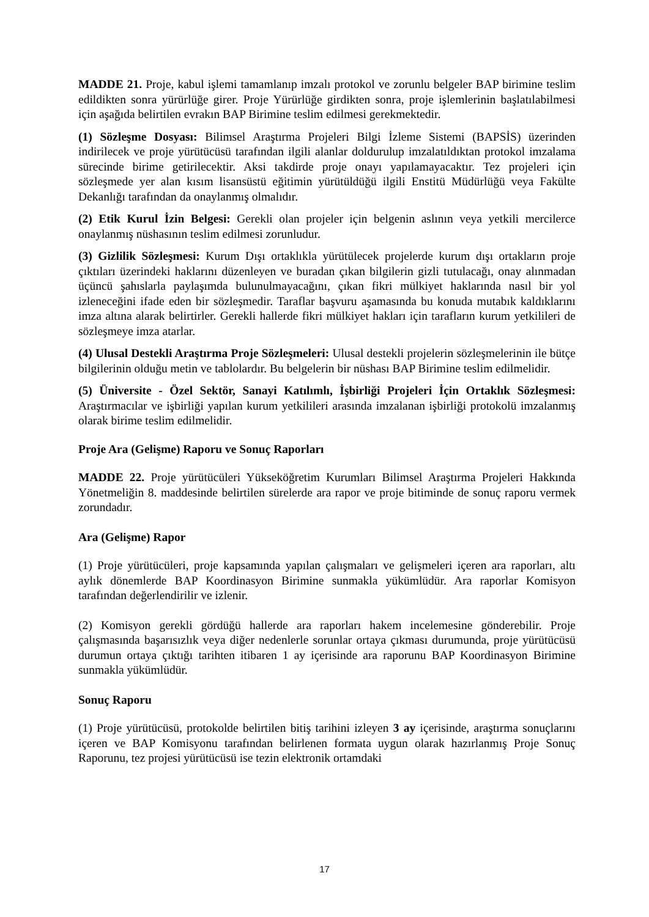MADDE 21. Proje, kabul işlemi tamamlanıp imzalı protokol ve zorunlu belgeler BAP birimine teslim edildikten sonra yürürlüğe girer. Proje Yürürlüğe girdikten sonra, proje işlemlerinin başlatılabilmesi için aşağıda belirtilen evrakın BAP Birimine teslim edilmesi gerekmektedir.
(1) Sözleşme Dosyası: Bilimsel Araştırma Projeleri Bilgi İzleme Sistemi (BAPSİS) üzerinden indirilecek ve proje yürütücüsü tarafından ilgili alanlar doldurulup imzalatıldıktan protokol imzalama sürecinde birime getirilecektir. Aksi takdirde proje onayı yapılamayacaktır. Tez projeleri için sözleşmede yer alan kısım lisansüstü eğitimin yürütüldüğü ilgili Enstitü Müdürlüğü veya Fakülte Dekanlığı tarafından da onaylanmış olmalıdır.
(2) Etik Kurul İzin Belgesi: Gerekli olan projeler için belgenin aslının veya yetkili mercilerce onaylanmış nüshasının teslim edilmesi zorunludur.
(3) Gizlilik Sözleşmesi: Kurum Dışı ortaklıkla yürütülecek projelerde kurum dışı ortakların proje çıktıları üzerindeki haklarını düzenleyen ve buradan çıkan bilgilerin gizli tutulacağı, onay alınmadan üçüncü şahıslarla paylaşımda bulunulmayacağını, çıkan fikri mülkiyet haklarında nasıl bir yol izleneceğini ifade eden bir sözleşmedir. Taraflar başvuru aşamasında bu konuda mutabık kaldıklarını imza altına alarak belirtirler. Gerekli hallerde fikri mülkiyet hakları için tarafların kurum yetkilileri de sözleşmeye imza atarlar.
(4) Ulusal Destekli Araştırma Proje Sözleşmeleri: Ulusal destekli projelerin sözleşmelerinin ile bütçe bilgilerinin olduğu metin ve tablolardır. Bu belgelerin bir nüshası BAP Birimine teslim edilmelidir.
(5) Üniversite - Özel Sektör, Sanayi Katılımlı, İşbirliği Projeleri İçin Ortaklık Sözleşmesi: Araştırmacılar ve işbirliği yapılan kurum yetkilileri arasında imzalanan işbirliği protokolü imzalanmış olarak birime teslim edilmelidir.
Proje Ara (Gelişme) Raporu ve Sonuç Raporları
MADDE 22. Proje yürütücüleri Yükseköğretim Kurumları Bilimsel Araştırma Projeleri Hakkında Yönetmeliğin 8. maddesinde belirtilen sürelerde ara rapor ve proje bitiminde de sonuç raporu vermek zorundadır.
Ara (Gelişme) Rapor
(1) Proje yürütücüleri, proje kapsamında yapılan çalışmaları ve gelişmeleri içeren ara raporları, altı aylık dönemlerde BAP Koordinasyon Birimine sunmakla yükümlüdür. Ara raporlar Komisyon tarafından değerlendirilir ve izlenir.
(2) Komisyon gerekli gördüğü hallerde ara raporları hakem incelemesine gönderebilir. Proje çalışmasında başarısızlık veya diğer nedenlerle sorunlar ortaya çıkması durumunda, proje yürütücüsü durumun ortaya çıktığı tarihten itibaren 1 ay içerisinde ara raporunu BAP Koordinasyon Birimine sunmakla yükümlüdür.
Sonuç Raporu
(1) Proje yürütücüsü, protokolde belirtilen bitiş tarihini izleyen 3 ay içerisinde, araştırma sonuçlarını içeren ve BAP Komisyonu tarafından belirlenen formata uygun olarak hazırlanmış Proje Sonuç Raporunu, tez projesi yürütücüsü ise tezin elektronik ortamdaki
17